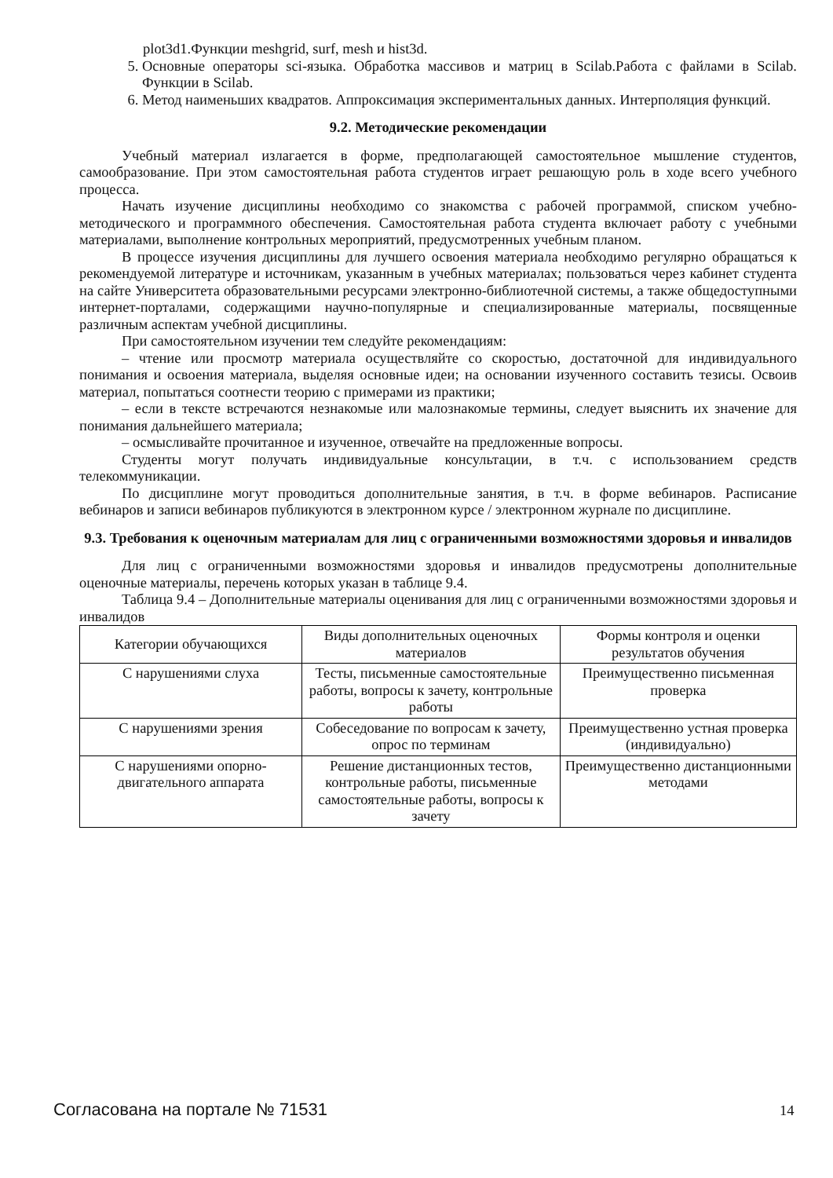plot3d1.Функции meshgrid, surf, mesh и hist3d.
5. Основные операторы sci-языка. Обработка массивов и матриц в Scilab.Работа с файлами в Scilab. Функции в Scilab.
6. Метод наименьших квадратов. Аппроксимация экспериментальных данных. Интерполяция функций.
9.2. Методические рекомендации
Учебный материал излагается в форме, предполагающей самостоятельное мышление студентов, самообразование. При этом самостоятельная работа студентов играет решающую роль в ходе всего учебного процесса.
Начать изучение дисциплины необходимо со знакомства с рабочей программой, списком учебно-методического и программного обеспечения. Самостоятельная работа студента включает работу с учебными материалами, выполнение контрольных мероприятий, предусмотренных учебным планом.
В процессе изучения дисциплины для лучшего освоения материала необходимо регулярно обращаться к рекомендуемой литературе и источникам, указанным в учебных материалах; пользоваться через кабинет студента на сайте Университета образовательными ресурсами электронно-библиотечной системы, а также общедоступными интернет-порталами, содержащими научно-популярные и специализированные материалы, посвященные различным аспектам учебной дисциплины.
При самостоятельном изучении тем следуйте рекомендациям:
– чтение или просмотр материала осуществляйте со скоростью, достаточной для индивидуального понимания и освоения материала, выделяя основные идеи; на основании изученного составить тезисы. Освоив материал, попытаться соотнести теорию с примерами из практики;
– если в тексте встречаются незнакомые или малознакомые термины, следует выяснить их значение для понимания дальнейшего материала;
– осмысливайте прочитанное и изученное, отвечайте на предложенные вопросы.
Студенты могут получать индивидуальные консультации, в т.ч. с использованием средств телекоммуникации.
По дисциплине могут проводиться дополнительные занятия, в т.ч. в форме вебинаров. Расписание вебинаров и записи вебинаров публикуются в электронном курсе / электронном журнале по дисциплине.
9.3. Требования к оценочным материалам для лиц с ограниченными возможностями здоровья и инвалидов
Для лиц с ограниченными возможностями здоровья и инвалидов предусмотрены дополнительные оценочные материалы, перечень которых указан в таблице 9.4.
Таблица 9.4 – Дополнительные материалы оценивания для лиц с ограниченными возможностями здоровья и инвалидов
| Категории обучающихся | Виды дополнительных оценочных материалов | Формы контроля и оценки результатов обучения |
| С нарушениями слуха | Тесты, письменные самостоятельные работы, вопросы к зачету, контрольные работы | Преимущественно письменная проверка |
| С нарушениями зрения | Собеседование по вопросам к зачету, опрос по терминам | Преимущественно устная проверка (индивидуально) |
| С нарушениями опорно-двигательного аппарата | Решение дистанционных тестов, контрольные работы, письменные самостоятельные работы, вопросы к зачету | Преимущественно дистанционными методами |
Согласована на портале № 71531 14